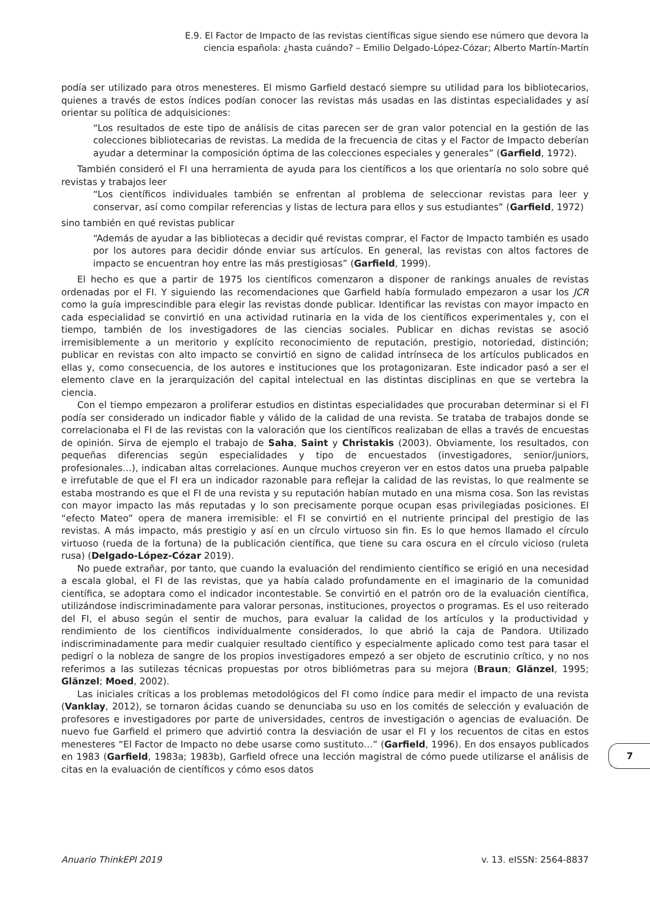E.9. El Factor de Impacto de las revistas científicas sigue siendo ese número que devora la ciencia española: ¿hasta cuándo? – Emilio Delgado-López-Cózar; Alberto Martín-Martín
podía ser utilizado para otros menesteres. El mismo Garfield destacó siempre su utilidad para los bibliotecarios, quienes a través de estos índices podían conocer las revistas más usadas en las distintas especialidades y así orientar su política de adquisiciones:
“Los resultados de este tipo de análisis de citas parecen ser de gran valor potencial en la gestión de las colecciones bibliotecarias de revistas. La medida de la frecuencia de citas y el Factor de Impacto deberían ayudar a determinar la composición óptima de las colecciones especiales y generales” (Garfield, 1972).
También consideró el FI una herramienta de ayuda para los científicos a los que orientaría no solo sobre qué revistas y trabajos leer
“Los científicos individuales también se enfrentan al problema de seleccionar revistas para leer y conservar, así como compilar referencias y listas de lectura para ellos y sus estudiantes” (Garfield, 1972)
sino también en qué revistas publicar
“Además de ayudar a las bibliotecas a decidir qué revistas comprar, el Factor de Impacto también es usado por los autores para decidir dónde enviar sus artículos. En general, las revistas con altos factores de impacto se encuentran hoy entre las más prestigiosas” (Garfield, 1999).
El hecho es que a partir de 1975 los científicos comenzaron a disponer de rankings anuales de revistas ordenadas por el FI. Y siguiendo las recomendaciones que Garfield había formulado empezaron a usar los JCR como la guía imprescindible para elegir las revistas donde publicar. Identificar las revistas con mayor impacto en cada especialidad se convirtió en una actividad rutinaria en la vida de los científicos experimentales y, con el tiempo, también de los investigadores de las ciencias sociales. Publicar en dichas revistas se asoció irremisiblemente a un meritorio y explícito reconocimiento de reputación, prestigio, notoriedad, distinción; publicar en revistas con alto impacto se convirtió en signo de calidad intrínseca de los artículos publicados en ellas y, como consecuencia, de los autores e instituciones que los protagonizaran. Este indicador pasó a ser el elemento clave en la jerarquización del capital intelectual en las distintas disciplinas en que se vertebra la ciencia.
Con el tiempo empezaron a proliferar estudios en distintas especialidades que procuraban determinar si el FI podía ser considerado un indicador fiable y válido de la calidad de una revista. Se trataba de trabajos donde se correlacionaba el FI de las revistas con la valoración que los científicos realizaban de ellas a través de encuestas de opinión. Sirva de ejemplo el trabajo de Saha, Saint y Christakis (2003). Obviamente, los resultados, con pequeñas diferencias según especialidades y tipo de encuestados (investigadores, senior/juniors, profesionales…), indicaban altas correlaciones. Aunque muchos creyeron ver en estos datos una prueba palpable e irrefutable de que el FI era un indicador razonable para reflejar la calidad de las revistas, lo que realmente se estaba mostrando es que el FI de una revista y su reputación habían mutado en una misma cosa. Son las revistas con mayor impacto las más reputadas y lo son precisamente porque ocupan esas privilegiadas posiciones. El “efecto Mateo” opera de manera irremisible: el FI se convirtió en el nutriente principal del prestigio de las revistas. A más impacto, más prestigio y así en un círculo virtuoso sin fin. Es lo que hemos llamado el círculo virtuoso (rueda de la fortuna) de la publicación científica, que tiene su cara oscura en el círculo vicioso (ruleta rusa) (Delgado-López-Cózar 2019).
No puede extrañar, por tanto, que cuando la evaluación del rendimiento científico se erigió en una necesidad a escala global, el FI de las revistas, que ya había calado profundamente en el imaginario de la comunidad científica, se adoptara como el indicador incontestable. Se convirtió en el patrón oro de la evaluación científica, utilizándose indiscriminadamente para valorar personas, instituciones, proyectos o programas. Es el uso reiterado del FI, el abuso según el sentir de muchos, para evaluar la calidad de los artículos y la productividad y rendimiento de los científicos individualmente considerados, lo que abrió la caja de Pandora. Utilizado indiscriminadamente para medir cualquier resultado científico y especialmente aplicado como test para tasar el pedigrí o la nobleza de sangre de los propios investigadores empezó a ser objeto de escrutinio crítico, y no nos referimos a las sutilezas técnicas propuestas por otros bibliómetras para su mejora (Braun; Glänzel, 1995; Glänzel; Moed, 2002).
Las iniciales críticas a los problemas metodológicos del FI como índice para medir el impacto de una revista (Vanklay, 2012), se tornaron ácidas cuando se denunciaba su uso en los comités de selección y evaluación de profesores e investigadores por parte de universidades, centros de investigación o agencias de evaluación. De nuevo fue Garfield el primero que advirtió contra la desviación de usar el FI y los recuentos de citas en estos menesteres “El Factor de Impacto no debe usarse como sustituto…” (Garfield, 1996). En dos ensayos publicados en 1983 (Garfield, 1983a; 1983b), Garfield ofrece una lección magistral de cómo puede utilizarse el análisis de citas en la evaluación de científicos y cómo esos datos
7
Anuario ThinkEPI 2019 v. 13. eISSN: 2564-8837